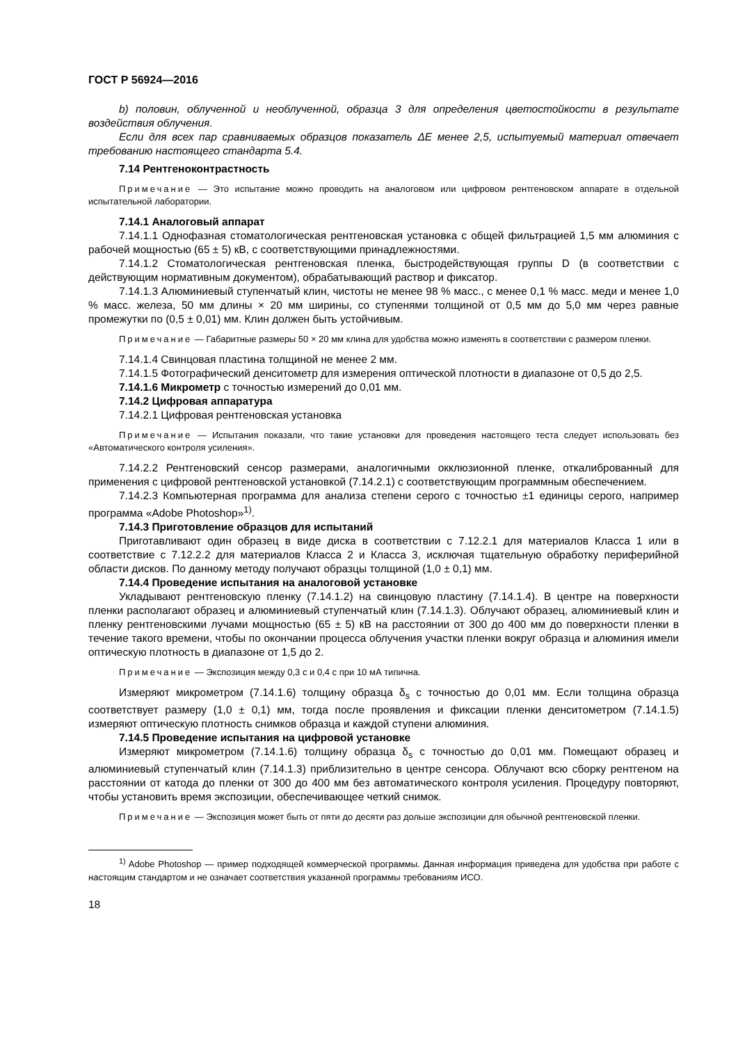ГОСТ Р 56924—2016
b) половин, облученной и необлученной, образца 3 для определения цветостойкости в результате воздействия облучения.
Если для всех пар сравниваемых образцов показатель ΔE менее 2,5, испытуемый материал отвечает требованию настоящего стандарта 5.4.
7.14 Рентгеноконтрастность
Примечание — Это испытание можно проводить на аналоговом или цифровом рентгеновском аппарате в отдельной испытательной лаборатории.
7.14.1 Аналоговый аппарат
7.14.1.1 Однофазная стоматологическая рентгеновская установка с общей фильтрацией 1,5 мм алюминия с рабочей мощностью (65 ± 5) кВ, с соответствующими принадлежностями.
7.14.1.2 Стоматологическая рентгеновская пленка, быстродействующая группы D (в соответствии с действующим нормативным документом), обрабатывающий раствор и фиксатор.
7.14.1.3 Алюминиевый ступенчатый клин, чистоты не менее 98 % масс., с менее 0,1 % масс. меди и менее 1,0 % масс. железа, 50 мм длины × 20 мм ширины, со ступенями толщиной от 0,5 мм до 5,0 мм через равные промежутки по (0,5 ± 0,01) мм. Клин должен быть устойчивым.
Примечание — Габаритные размеры 50 × 20 мм клина для удобства можно изменять в соответствии с размером пленки.
7.14.1.4 Свинцовая пластина толщиной не менее 2 мм.
7.14.1.5 Фотографический денситометр для измерения оптической плотности в диапазоне от 0,5 до 2,5.
7.14.1.6 Микрометр с точностью измерений до 0,01 мм.
7.14.2 Цифровая аппаратура
7.14.2.1 Цифровая рентгеновская установка
Примечание — Испытания показали, что такие установки для проведения настоящего теста следует использовать без «Автоматического контроля усиления».
7.14.2.2 Рентгеновский сенсор размерами, аналогичными окклюзионной пленке, откалиброванный для применения с цифровой рентгеновской установкой (7.14.2.1) с соответствующим программным обеспечением.
7.14.2.3 Компьютерная программа для анализа степени серого с точностью ±1 единицы серого, например программа «Adobe Photoshop»<sup>1)</sup>.
7.14.3 Приготовление образцов для испытаний
Приготавливают один образец в виде диска в соответствии с 7.12.2.1 для материалов Класса 1 или в соответствие с 7.12.2.2 для материалов Класса 2 и Класса 3, исключая тщательную обработку периферийной области дисков. По данному методу получают образцы толщиной (1,0 ± 0,1) мм.
7.14.4 Проведение испытания на аналоговой установке
Укладывают рентгеновскую пленку (7.14.1.2) на свинцовую пластину (7.14.1.4). В центре на поверхности пленки располагают образец и алюминиевый ступенчатый клин (7.14.1.3). Облучают образец, алюминиевый клин и пленку рентгеновскими лучами мощностью (65 ± 5) кВ на расстоянии от 300 до 400 мм до поверхности пленки в течение такого времени, чтобы по окончании процесса облучения участки пленки вокруг образца и алюминия имели оптическую плотность в диапазоне от 1,5 до 2.
Примечание — Экспозиция между 0,3 с и 0,4 с при 10 мА типична.
Измеряют микрометром (7.14.1.6) толщину образца δ<sub>s</sub> с точностью до 0,01 мм. Если толщина образца соответствует размеру (1,0 ± 0,1) мм, тогда после проявления и фиксации пленки денситометром (7.14.1.5) измеряют оптическую плотность снимков образца и каждой ступени алюминия.
7.14.5 Проведение испытания на цифровой установке
Измеряют микрометром (7.14.1.6) толщину образца δ<sub>s</sub> с точностью до 0,01 мм. Помещают образец и алюминиевый ступенчатый клин (7.14.1.3) приблизительно в центре сенсора. Облучают всю сборку рентгеном на расстоянии от катода до пленки от 300 до 400 мм без автоматического контроля усиления. Процедуру повторяют, чтобы установить время экспозиции, обеспечивающее четкий снимок.
Примечание — Экспозиция может быть от пяти до десяти раз дольше экспозиции для обычной рентгеновской пленки.
<sup>1)</sup> Adobe Photoshop — пример подходящей коммерческой программы. Данная информация приведена для удобства при работе с настоящим стандартом и не означает соответствия указанной программы требованиям ИСО.
18